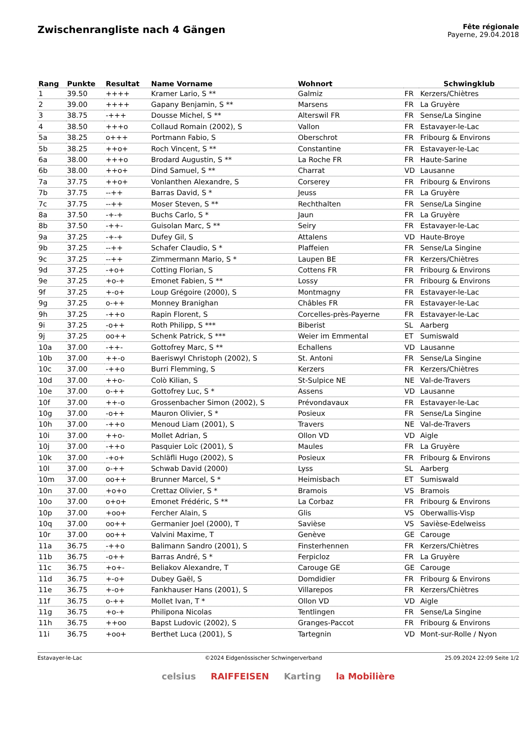Zwischenrangliste nach 4 Gängen
Fête régionale
Payerne, 29.04.2018
| Rang | Punkte | Resultat | Name Vorname | Wohnort | | Schwingklub |
| --- | --- | --- | --- | --- | --- | --- |
| 1 | 39.50 | ++++ | Kramer Lario, S ** | Galmiz | FR | Kerzers/Chiètres |
| 2 | 39.00 | ++++ | Gapany Benjamin, S ** | Marsens | FR | La Gruyère |
| 3 | 38.75 | -+++ | Dousse Michel, S ** | Alterswil FR | FR | Sense/La Singine |
| 4 | 38.50 | +++o | Collaud Romain (2002), S | Vallon | FR | Estavayer-le-Lac |
| 5a | 38.25 | o+++ | Portmann Fabio, S | Oberschrot | FR | Fribourg & Environs |
| 5b | 38.25 | ++o+ | Roch Vincent, S ** | Constantine | FR | Estavayer-le-Lac |
| 6a | 38.00 | +++o | Brodard Augustin, S ** | La Roche FR | FR | Haute-Sarine |
| 6b | 38.00 | ++o+ | Dind Samuel, S ** | Charrat | VD | Lausanne |
| 7a | 37.75 | ++o+ | Vonlanthen Alexandre, S | Corserey | FR | Fribourg & Environs |
| 7b | 37.75 | --++ | Barras David, S * | Jeuss | FR | La Gruyère |
| 7c | 37.75 | --++ | Moser Steven, S ** | Rechthalten | FR | Sense/La Singine |
| 8a | 37.50 | -+-+ | Buchs Carlo, S * | Jaun | FR | La Gruyère |
| 8b | 37.50 | -++- | Guisolan Marc, S ** | Seiry | FR | Estavayer-le-Lac |
| 9a | 37.25 | -+-+ | Dufey Gil, S | Attalens | VD | Haute-Broye |
| 9b | 37.25 | --++ | Schafer Claudio, S * | Plaffeien | FR | Sense/La Singine |
| 9c | 37.25 | --++ | Zimmermann Mario, S * | Laupen BE | FR | Kerzers/Chiètres |
| 9d | 37.25 | -+o+ | Cotting Florian, S | Cottens FR | FR | Fribourg & Environs |
| 9e | 37.25 | +o-+ | Emonet Fabien, S ** | Lossy | FR | Fribourg & Environs |
| 9f | 37.25 | +-o+ | Loup Grégoire (2000), S | Montmagny | FR | Estavayer-le-Lac |
| 9g | 37.25 | o-++ | Monney Branighan | Châbles FR | FR | Estavayer-le-Lac |
| 9h | 37.25 | -++o | Rapin Florent, S | Corcelles-près-Payerne | FR | Estavayer-le-Lac |
| 9i | 37.25 | -o++ | Roth Philipp, S *** | Biberist | SL | Aarberg |
| 9j | 37.25 | oo++ | Schenk Patrick, S *** | Weier im Emmental | ET | Sumiswald |
| 10a | 37.00 | -++- | Gottofrey Marc, S ** | Echallens | VD | Lausanne |
| 10b | 37.00 | ++-o | Baeriswyl Christoph (2002), S | St. Antoni | FR | Sense/La Singine |
| 10c | 37.00 | -++o | Burri Flemming, S | Kerzers | FR | Kerzers/Chiètres |
| 10d | 37.00 | ++o- | Colò Kilian, S | St-Sulpice NE | NE | Val-de-Travers |
| 10e | 37.00 | o-++ | Gottofrey Luc, S * | Assens | VD | Lausanne |
| 10f | 37.00 | ++-o | Grossenbacher Simon (2002), S | Prévondavaux | FR | Estavayer-le-Lac |
| 10g | 37.00 | -o++ | Mauron Olivier, S * | Posieux | FR | Sense/La Singine |
| 10h | 37.00 | -++o | Menoud Liam (2001), S | Travers | NE | Val-de-Travers |
| 10i | 37.00 | ++o- | Mollet Adrian, S | Ollon VD | VD | Aigle |
| 10j | 37.00 | -++o | Pasquier Loïc (2001), S | Maules | FR | La Gruyère |
| 10k | 37.00 | -+o+ | Schläfli Hugo (2002), S | Posieux | FR | Fribourg & Environs |
| 10l | 37.00 | o-++ | Schwab David (2000) | Lyss | SL | Aarberg |
| 10m | 37.00 | oo++ | Brunner Marcel, S * | Heimisbach | ET | Sumiswald |
| 10n | 37.00 | +o+o | Crettaz Olivier, S * | Bramois | VS | Bramois |
| 10o | 37.00 | o+o+ | Emonet Frédéric, S ** | La Corbaz | FR | Fribourg & Environs |
| 10p | 37.00 | +oo+ | Fercher Alain, S | Glis | VS | Oberwallis-Visp |
| 10q | 37.00 | oo++ | Germanier Joel (2000), T | Savièse | VS | Savièse-Edelweiss |
| 10r | 37.00 | oo++ | Valvini Maxime, T | Genève | GE | Carouge |
| 11a | 36.75 | -++o | Balimann Sandro (2001), S | Finsterhennen | FR | Kerzers/Chiètres |
| 11b | 36.75 | -o++ | Barras André, S * | Ferpicloz | FR | La Gruyère |
| 11c | 36.75 | +o+- | Beliakov Alexandre, T | Carouge GE | GE | Carouge |
| 11d | 36.75 | +-o+ | Dubey Gaël, S | Domdidier | FR | Fribourg & Environs |
| 11e | 36.75 | +-o+ | Fankhauser Hans (2001), S | Villarepos | FR | Kerzers/Chiètres |
| 11f | 36.75 | o-++ | Mollet Ivan, T * | Ollon VD | VD | Aigle |
| 11g | 36.75 | +o-+ | Philipona Nicolas | Tentlingen | FR | Sense/La Singine |
| 11h | 36.75 | ++oo | Bapst Ludovic (2002), S | Granges-Paccot | FR | Fribourg & Environs |
| 11i | 36.75 | +oo+ | Berthet Luca (2001), S | Tartegnin | VD | Mont-sur-Rolle / Nyon |
Estavayer-le-Lac ©2024 Eidgenössischer Schwingerverband 25.09.2024 22:09 Seite 1/2
celsius RAIFFEISEN Karting la Mobilière